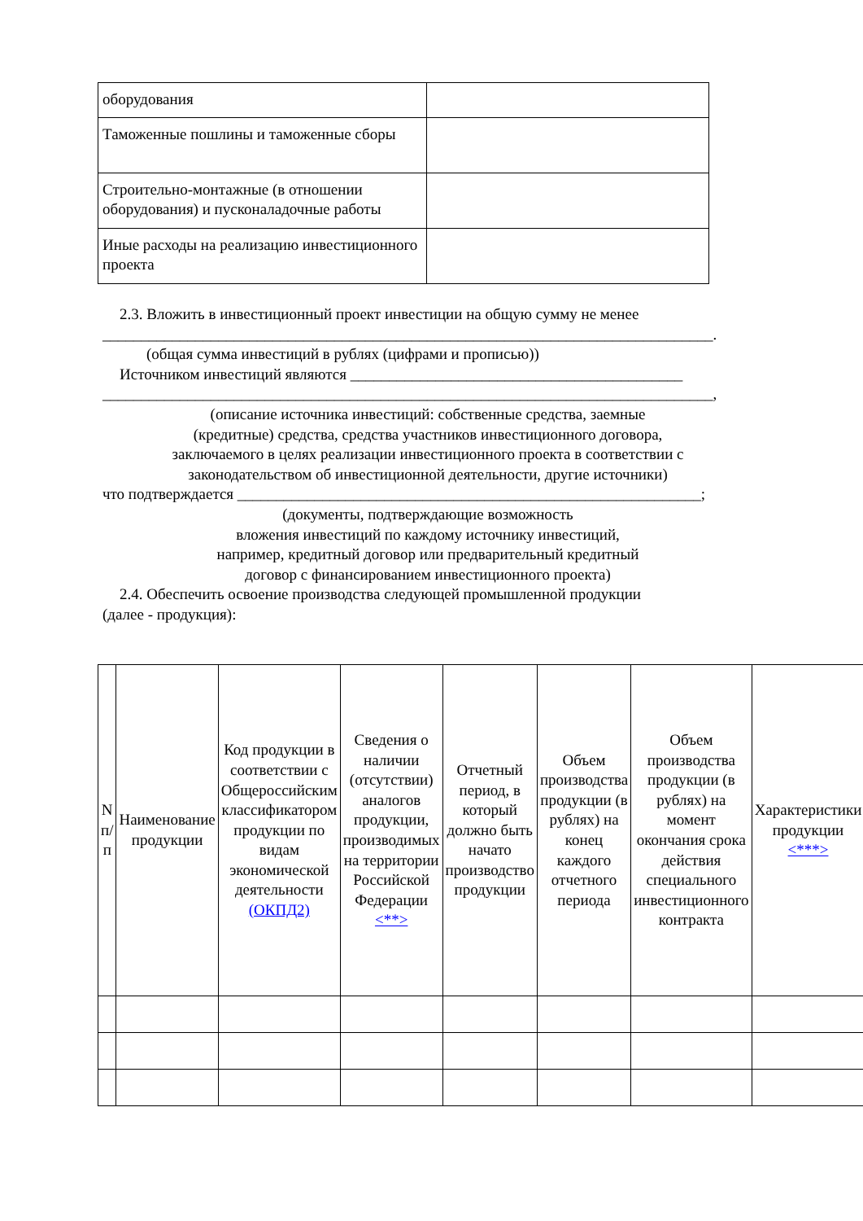| оборудования | |
| Таможенные пошлины и таможенные сборы | |
| Строительно-монтажные (в отношении оборудования) и пусконаладочные работы | |
| Иные расходы на реализацию инвестиционного проекта | |
2.3. Вложить в инвестиционный проект инвестиции на общую сумму не менее
_______________________________________________________________________________.
(общая сумма инвестиций в рублях (цифрами и прописью))
Источником инвестиций являются ___________________________________________
_______________________________________________________________________________,
(описание источника инвестиций: собственные средства, заемные
(кредитные) средства, средства участников инвестиционного договора,
заключаемого в целях реализации инвестиционного проекта в соответствии с
законодательством об инвестиционной деятельности, другие источники)
что подтверждается ____________________________________________________________;
(документы, подтверждающие возможность
вложения инвестиций по каждому источнику инвестиций,
например, кредитный договор или предварительный кредитный
договор с финансированием инвестиционного проекта)
2.4. Обеспечить освоение производства следующей промышленной продукции
(далее - продукция):
| N п/п | Наименование продукции | Код продукции в соответствии с Общероссийским классификатором продукции по видам экономической деятельности (ОКПД2) | Сведения о наличии (отсутствии) аналогов продукции, производимых на территории Российской Федерации <**> | Отчетный период, в который должно быть начато производство продукции | Объем производства продукции (в рублях) на конец каждого отчетного периода | Объем производства продукции (в рублях) на момент окончания срока действия специального инвестиционного контракта | Характеристики продукции <***> |
| --- | --- | --- | --- | --- | --- | --- | --- |